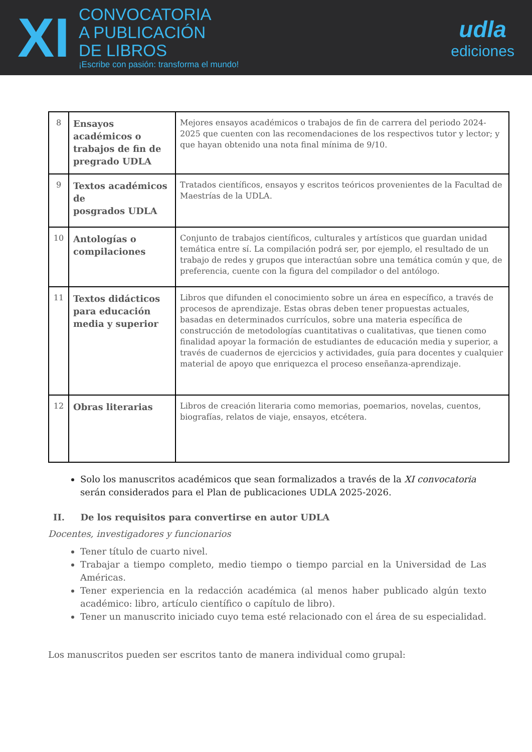XI
CONVOCATORIA
A PUBLICACIÓN
DE LIBROS
¡Escribe con pasión: transforma el mundo!
udla
ediciones
| 8 | Ensayos académicos o trabajos de fin de pregrado UDLA | Mejores ensayos académicos o trabajos de fin de carrera del periodo 2024-2025 que cuenten con las recomendaciones de los respectivos tutor y lector; y que hayan obtenido una nota final mínima de 9/10. |
| 9 | Textos académicos de posgrados UDLA | Tratados científicos, ensayos y escritos teóricos provenientes de la Facultad de Maestrías de la UDLA. |
| 10 | Antologías o compilaciones | Conjunto de trabajos científicos, culturales y artísticos que guardan unidad temática entre sí. La compilación podrá ser, por ejemplo, el resultado de un trabajo de redes y grupos que interactúan sobre una temática común y que, de preferencia, cuente con la figura del compilador o del antólogo. |
| 11 | Textos didácticos para educación media y superior | Libros que difunden el conocimiento sobre un área en específico, a través de procesos de aprendizaje. Estas obras deben tener propuestas actuales, basadas en determinados currículos, sobre una materia específica de construcción de metodologías cuantitativas o cualitativas, que tienen como finalidad apoyar la formación de estudiantes de educación media y superior, a través de cuadernos de ejercicios y actividades, guía para docentes y cualquier material de apoyo que enriquezca el proceso enseñanza-aprendizaje. |
| 12 | Obras literarias | Libros de creación literaria como memorias, poemarios, novelas, cuentos, biografías, relatos de viaje, ensayos, etcétera. |
Solo los manuscritos académicos que sean formalizados a través de la XI convocatoria serán considerados para el Plan de publicaciones UDLA 2025-2026.
II. De los requisitos para convertirse en autor UDLA
Docentes, investigadores y funcionarios
Tener título de cuarto nivel.
Trabajar a tiempo completo, medio tiempo o tiempo parcial en la Universidad de Las Américas.
Tener experiencia en la redacción académica (al menos haber publicado algún texto académico: libro, artículo científico o capítulo de libro).
Tener un manuscrito iniciado cuyo tema esté relacionado con el área de su especialidad.
Los manuscritos pueden ser escritos tanto de manera individual como grupal: